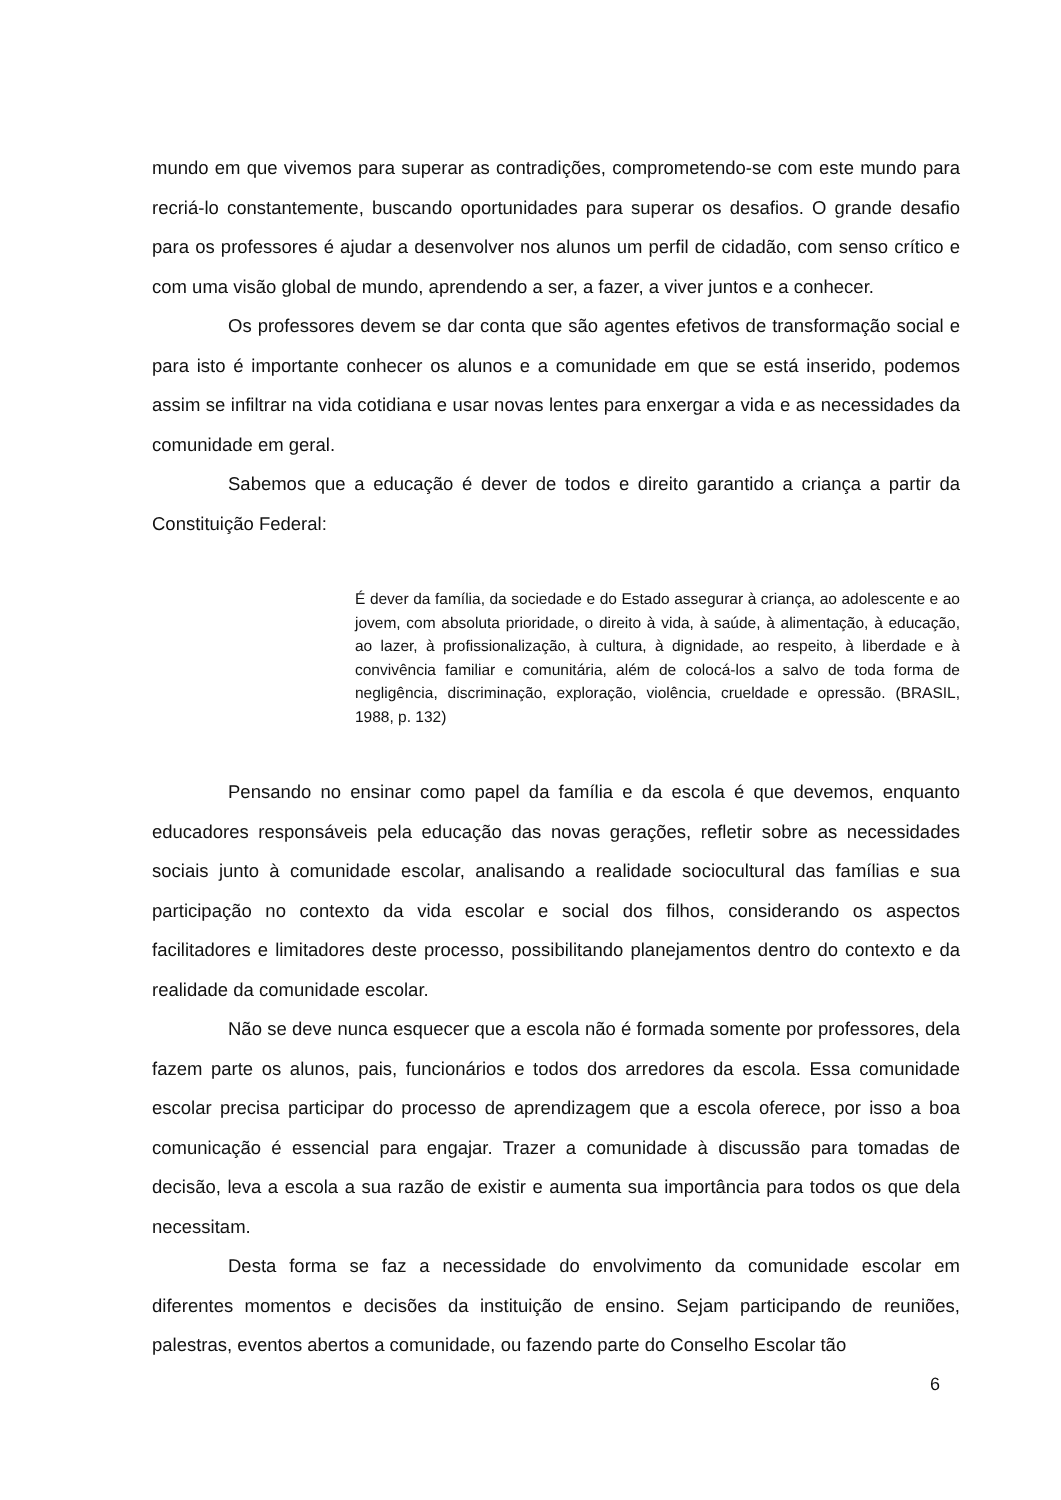mundo em que vivemos para superar as contradições, comprometendo-se com este mundo para recriá-lo constantemente, buscando oportunidades para superar os desafios. O grande desafio para os professores é ajudar a desenvolver nos alunos um perfil de cidadão, com senso crítico e com uma visão global de mundo, aprendendo a ser, a fazer, a viver juntos e a conhecer.
Os professores devem se dar conta que são agentes efetivos de transformação social e para isto é importante conhecer os alunos e a comunidade em que se está inserido, podemos assim se infiltrar na vida cotidiana e usar novas lentes para enxergar a vida e as necessidades da comunidade em geral.
Sabemos que a educação é dever de todos e direito garantido a criança a partir da Constituição Federal:
É dever da família, da sociedade e do Estado assegurar à criança, ao adolescente e ao jovem, com absoluta prioridade, o direito à vida, à saúde, à alimentação, à educação, ao lazer, à profissionalização, à cultura, à dignidade, ao respeito, à liberdade e à convivência familiar e comunitária, além de colocá-los a salvo de toda forma de negligência, discriminação, exploração, violência, crueldade e opressão. (BRASIL, 1988, p. 132)
Pensando no ensinar como papel da família e da escola é que devemos, enquanto educadores responsáveis pela educação das novas gerações, refletir sobre as necessidades sociais junto à comunidade escolar, analisando a realidade sociocultural das famílias e sua participação no contexto da vida escolar e social dos filhos, considerando os aspectos facilitadores e limitadores deste processo, possibilitando planejamentos dentro do contexto e da realidade da comunidade escolar.
Não se deve nunca esquecer que a escola não é formada somente por professores, dela fazem parte os alunos, pais, funcionários e todos dos arredores da escola. Essa comunidade escolar precisa participar do processo de aprendizagem que a escola oferece, por isso a boa comunicação é essencial para engajar. Trazer a comunidade à discussão para tomadas de decisão, leva a escola a sua razão de existir e aumenta sua importância para todos os que dela necessitam.
Desta forma se faz a necessidade do envolvimento da comunidade escolar em diferentes momentos e decisões da instituição de ensino. Sejam participando de reuniões, palestras, eventos abertos a comunidade, ou fazendo parte do Conselho Escolar tão
6